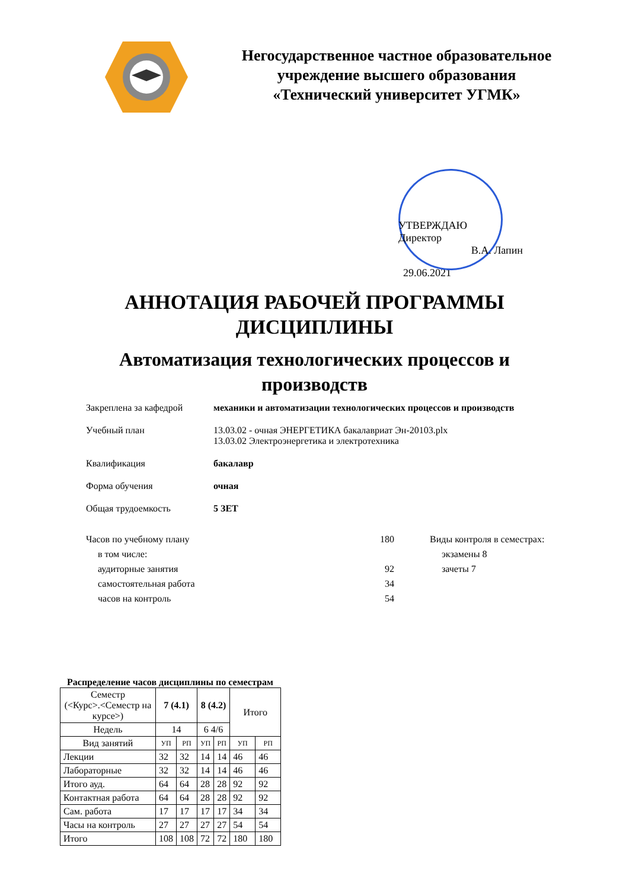Негосударственное частное образовательное
учреждение высшего образования
«Технический университет УГМК»
УТВЕРЖДАЮ
Директор
В.А. Лапин
29.06.2021
АННОТАЦИЯ РАБОЧЕЙ ПРОГРАММЫ
ДИСЦИПЛИНЫ
Автоматизация технологических процессов и
производств
Закреплена за кафедрой механики и автоматизации технологических процессов и производств
Учебный план 13.03.02 - очная ЭНЕРГЕТИКА бакалавриат Эн-20103.plx
13.03.02 Электроэнергетика и электротехника
Квалификация бакалавр
Форма обучения очная
Общая трудоемкость 5 ЗЕТ
Часов по учебному плану
в том числе:
аудиторные занятия
самостоятельная работа
часов на контроль
180
92
34
54
Виды контроля в семестрах:
экзамены 8
зачеты 7
Распределение часов дисциплины по семестрам
| Семестр (<Курс>.<Семестр на курсе>) | 7 (4.1) | | 8 (4.2) | | Итого | |
| --- | --- | --- | --- | --- | --- | --- |
| Недель | 14 | | 6 4/6 | | | |
| Вид занятий | УП | РП | УП | РП | УП | РП |
| Лекции | 32 | 32 | 14 | 14 | 46 | 46 |
| Лабораторные | 32 | 32 | 14 | 14 | 46 | 46 |
| Итого ауд. | 64 | 64 | 28 | 28 | 92 | 92 |
| Контактная работа | 64 | 64 | 28 | 28 | 92 | 92 |
| Сам. работа | 17 | 17 | 17 | 17 | 34 | 34 |
| Часы на контроль | 27 | 27 | 27 | 27 | 54 | 54 |
| Итого | 108 | 108 | 72 | 72 | 180 | 180 |